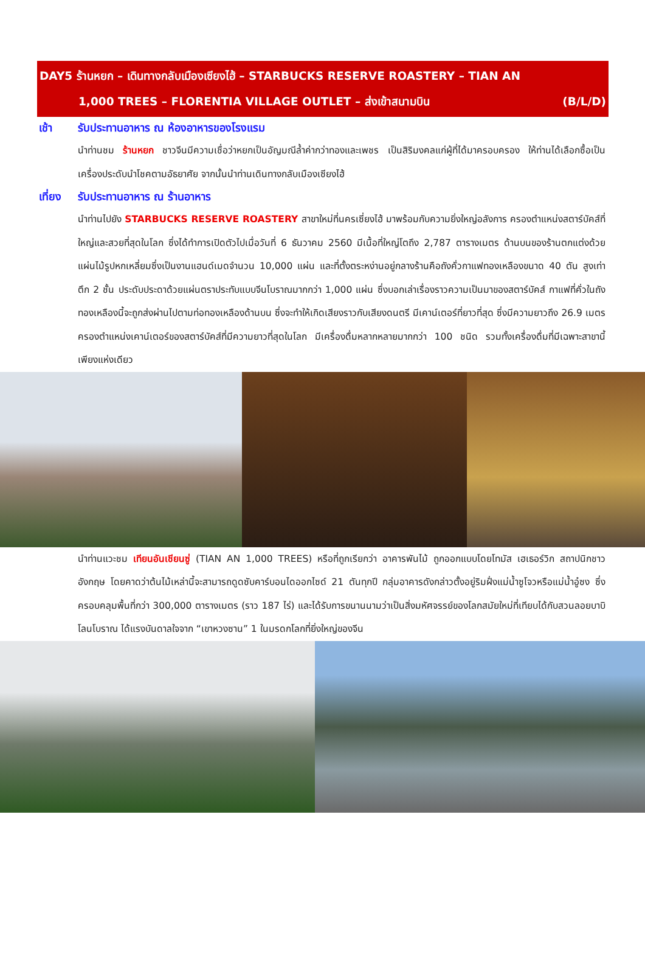DAY5 ร้านหยก – เดินทางกลับเมืองเซียงไฮ้ – STARBUCKS RESERVE ROASTERY – TIAN AN
1,000 TREES – FLORENTIA VILLAGE OUTLET – ส่งเข้าสนามบิน (B/L/D)
เช้า รับประทานอาหาร ณ ห้องอาหารของโรงแรม
นำท่านชม ร้านหยก ชาวจีนมีความเชื่อว่าหยกเป็นอัญมณีล้ำค่ากว่าทองและเพชร เป็นสิริมงคลแก่ผู้ที่ได้มาครอบครอง ให้ท่านได้เลือกซื้อเป็นเครื่องประดับนำโชคตามอัธยาศัย จากนั้นนำท่านเดินทางกลับเมืองเซียงไฮ้
เที่ยง
รับประทานอาหาร ณ ร้านอาหาร
นำท่านไปยัง STARBUCKS RESERVE ROASTERY สาขาใหม่ที่นครเซี่ยงไฮ้ มาพร้อมกับความยิ่งใหญ่อลังการ ครองตำแหน่งสตาร์บัคส์ที่ใหญ่และสวยที่สุดในโลก ซึ่งได้ทำการเปิดตัวไปเมื่อวันที่ 6 ธันวาคม 2560 มีเนื้อที่ใหญ่โตถึง 2,787 ตารางเมตร ด้านบนของร้านตกแต่งด้วยแผ่นไม้รูปหกเหลี่ยมซึ่งเป็นงานแฮนด์เมดจำนวน 10,000 แผ่น และที่ตั้งตระหง่านอยู่กลางร้านคือถังคั่วกาแฟทองเหลืองขนาด 40 ตัน สูงเท่าตึก 2 ชั้น ประดับประดาด้วยแผ่นตราประทับแบบจีนโบราณมากกว่า 1,000 แผ่น ซึ่งบอกเล่าเรื่องราวความเป็นมาของสตาร์บัคส์ กาแฟที่คั่วในถังทองเหลืองนี้จะถูกส่งผ่านไปตามท่อทองเหลืองด้านบน ซึ่งจะทำให้เกิดเสียงราวกับเสียงดนตรี มีเคาน์เตอร์ที่ยาวที่สุด ซึ่งมีความยาวถึง 26.9 เมตร ครองตำแหน่งเคาน์เตอร์ของสตาร์บัคส์ที่มีความยาวที่สุดในโลก มีเครื่องดื่มหลากหลายมากกว่า 100 ชนิด รวมทั้งเครื่องดื่มที่มีเฉพาะสาขานี้เพียงแห่งเดียว
นำท่านแวะชม เทียนอันเชียนซู่ (TIAN AN 1,000 TREES) หรือที่ถูกเรียกว่า อาคารพันไม้ ถูกออกแบบโดยโทมัส เฮเธอร์วิก สถาปนิกชาวอังกฤษ โดยคาดว่าต้นไม้เหล่านี้จะสามารถดูดซับคาร์บอนไดออกไซด์ 21 ตันทุกปี กลุ่มอาคารดังกล่าวตั้งอยู่ริมฝั่งแม่น้ำซูโจวหรือแม่น้ำอู๋ซง ซึ่งครอบคลุมพื้นที่กว่า 300,000 ตารางเมตร (ราว 187 ไร่) และได้รับการขนานนามว่าเป็นสิ่งมหัศจรรย์ของโลกสมัยใหม่ที่เทียบได้กับสวนลอยบาบิโลนโบราณ ได้แรงบันดาลใจจาก “เขาหวงซาน” 1 ในมรดกโลกที่ยิ่งใหญ่ของจีน